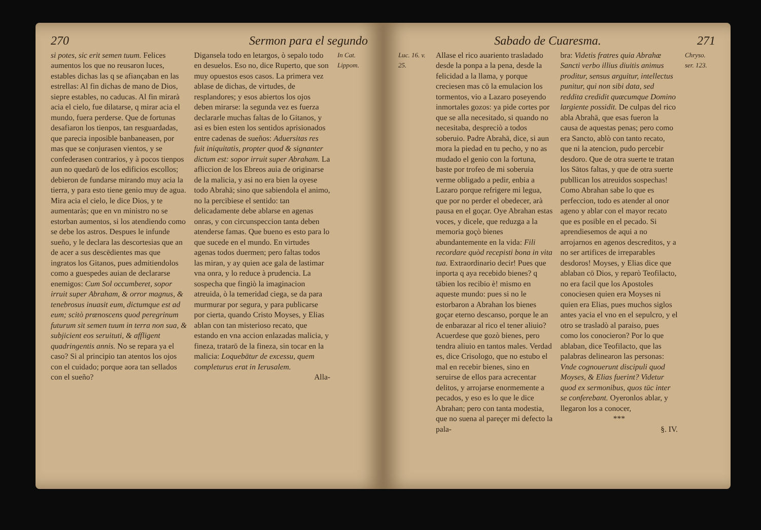270 Sermon para el segundo
si potes, sic erit semen tuum. Felices aumentos los que no reusaron luces, estables dichas las q se afiançaban en las estrellas: Al fin dichas de mano de Dios, siepre estables, no caducas. Al fin mirarà acia el cielo, fue dilatarse, q mirar acia el mundo, fuera perderse. Que de fortunas desafiaron los tienpos, tan resguardadas, que parecia inposible banbaneasen, por mas que se conjurasen vientos, y se confederasen contrarios, y à pocos tienpos aun no quedarō de los edificios escollos; debieron de fundarse mirando muy acia la tierra, y para esto tiene genio muy de agua. Mira acia el cielo, le dice Dios, y te aumentaràs; que en vn ministro no se estorban aumentos, si los atendiendo como se debe los astros. Despues le infunde sueño, y le declara las descortesias que an de acer a sus descēdientes mas que ingratos los Gitanos, pues admitiendolos como a guespedes auian de declararse enemigos: Cum Sol occumberet, sopor irruit super Abraham, & orror magnus, & tenebrosus inuasit eum, dictumque est ad eum; scitò prænoscens quod peregrinum futurum sit semen tuum in terra non sua, & subjicient eos seruituti, & affligent quadringentis annis. No se repara ya el caso? Si al principio tan atentos los ojos con el cuidado; porque aora tan sellados con el sueño?
Digansela todo en letargos, ò sepalo todo en desuelos. Eso no, dice Ruperto, que son muy opuestos esos casos. La primera vez ablase de dichas, de virtudes, de resplandores; y esos abiertos los ojos deben mirarse: la segunda vez es fuerza declararle muchas faltas de lo Gitanos, y asi es bien esten los sentidos aprisionados entre cadenas de sueños: Aduersitas res fuit iniquitatis, propter quod & signanter dictum est: sopor irruit super Abraham. La afliccion de los Ebreos auia de originarse de la malicia, y asi no era bien la oyese todo Abrahā; sino que sabiendola el animo, no la percibiese el sentido: tan delicadamente debe ablarse en agenas onras, y con circunspeccion tanta deben atenderse famas. Que bueno es esto para lo que sucede en el mundo. En virtudes agenas todos duermen; pero faltas todos las miran, y ay quien ace gala de lastimar vna onra, y lo reduce à prudencia. La sospecha que fingiò la imaginacion atreuida, ò la temeridad ciega, se da para murmurar por segura, y para publicarse por cierta, quando Cristo Moyses, y Elias ablan con tan misterioso recato, que estando en vna accion enlazadas malicia, y fineza, tratarō de la fineza, sin tocar en la malicia: Loquebātur de excessu, quem completurus erat in Ierusalem.
Alla-
In Cat. Lippom.
Sabado de Cuaresma. 271
Luc. 16. v. 25.
Allase el rico auariento trasladado desde la ponpa a la pena, desde la felicidad a la llama, y porque creciesen mas cō la emulacion los tormentos, vio a Lazaro poseyendo inmortales gozos: ya pide cortes por que se alla necesitado, si quando no necesitaba, despreciò a todos soberuio. Padre Abrahā, dice, si aun mora la piedad en tu pecho, y no as mudado el genio con la fortuna, baste por trofeo de mi soberuia verme obligado a pedir, enbia a Lazaro porque refrigere mi legua, que por no perder el obedecer, arà pausa en el goçar. Oye Abrahan estas voces, y dicele, que reduzga a la memoria goçò bienes abundantemente en la vida: Fili recordare quòd recepisti bona in vita tua. Extraordinario decir! Pues que inporta q aya recebido bienes? q tābien los recibio è! mismo en aqueste mundo: pues si no le estorbaron a Abrahan los bienes goçar eterno descanso, porque le an de enbarazar al rico el tener aliuio? Acuerdese que gozò bienes, pero tendra aliuio en tantos males. Verdad es, dice Crisologo, que no estubo el mal en recebir bienes, sino en seruirse de ellos para acrecentar delitos, y arrojarse enormemente a pecados, y eso es lo que le dice Abrahan; pero con tanta modestia, que no suena al pareçer mi defecto la pala-
bra: Videtis fratres quia Abrahæ Sancti verbo illius diuitis animus proditur, sensus arguitur, intellectus punitur, qui non sibi data, sed reddita credidit quæcumque Domino largiente possidit. De culpas del rico abla Abrahā, que esas fueron la causa de aquestas penas; pero como era Sancto, ablò con tanto recato, que ni la atencion, pudo percebir desdoro. Que de otra suerte te tratan los Sātos faltas, y que de otra suerte publlican los atreuidos sospechas! Como Abrahan sabe lo que es perfeccion, todo es atender al onor ageno y ablar con el mayor recato que es posible en el pecado. Si aprendiesemos de aqui a no arrojarnos en agenos descreditos, y a no ser artifices de irreparables desdoros! Moyses, y Elias dice que ablaban cō Dios, y reparò Teofilacto, no era facil que los Apostoles conociesen quien era Moyses ni quien era Elias, pues muchos siglos antes yacia el vno en el sepulcro, y el otro se trasladò al paraiso, pues como los conocieron? Por lo que ablaban, dice Teofilacto, que las palabras delinearon las personas: Vnde cognouerunt discipuli quod Moyses, & Elias fuerint? Videtur quod ex sermonibus, quos tūc inter se conferebant. Oyeronlos ablar, y llegaron los a conocer,
***
§. IV.
Chryso. ser. 123.